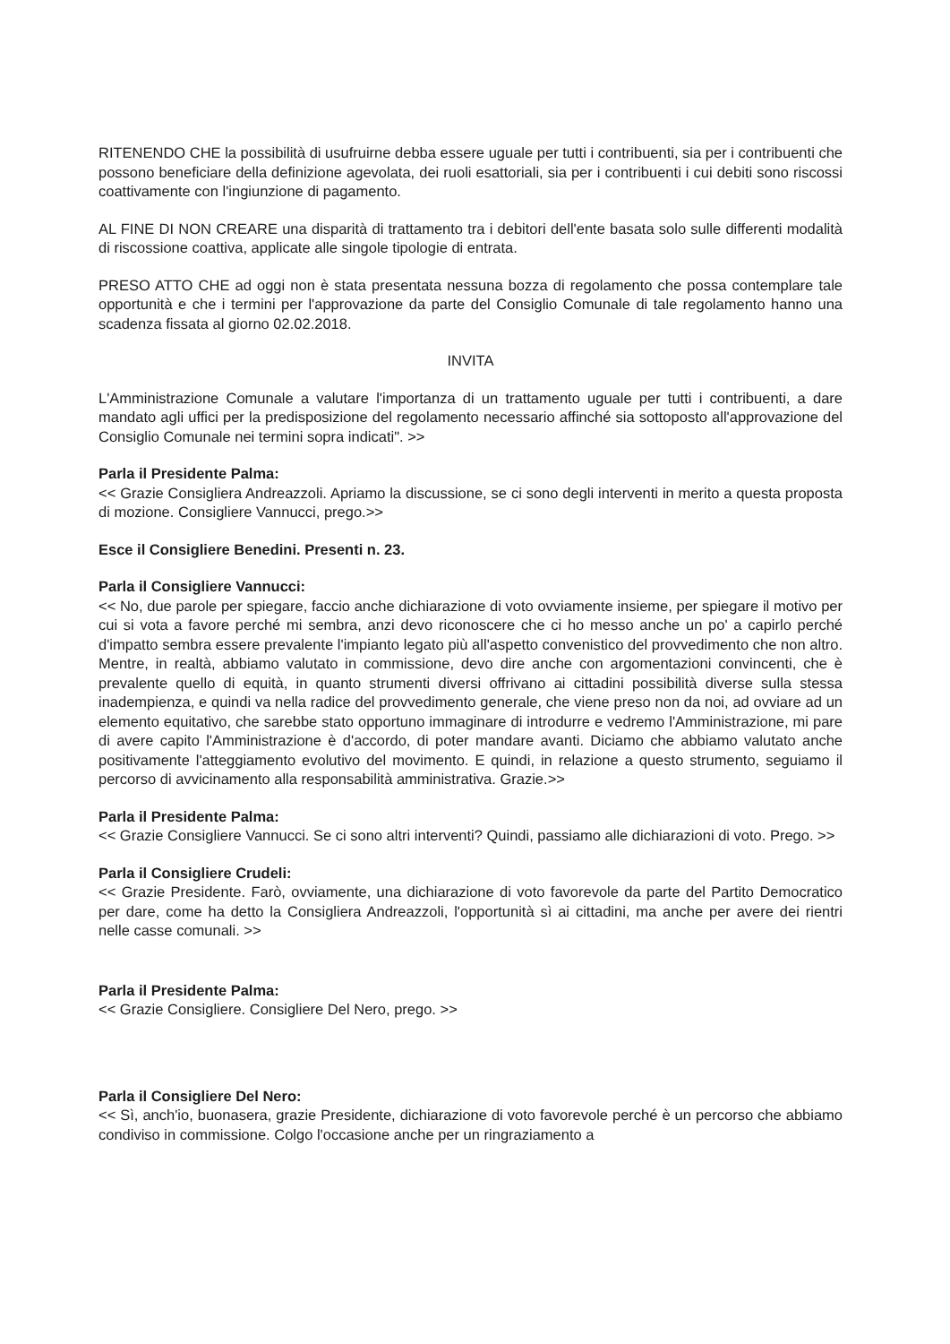RITENENDO CHE la possibilità di usufruirne debba essere uguale per tutti i contribuenti, sia per i contribuenti che possono beneficiare della definizione agevolata, dei ruoli esattoriali, sia per i contribuenti i cui debiti sono riscossi coattivamente con l'ingiunzione di pagamento.
AL FINE DI NON CREARE una disparità di trattamento tra i debitori dell'ente basata solo sulle differenti modalità di riscossione coattiva, applicate alle singole tipologie di entrata.
PRESO ATTO CHE ad oggi non è stata presentata nessuna bozza di regolamento che possa contemplare tale opportunità e che i termini per l'approvazione da parte del Consiglio Comunale di tale regolamento hanno una scadenza fissata al giorno 02.02.2018.
INVITA
L'Amministrazione Comunale a valutare l'importanza di un trattamento uguale per tutti i contribuenti, a dare mandato agli uffici per la predisposizione del regolamento necessario affinché sia sottoposto all'approvazione del Consiglio Comunale nei termini sopra indicati". >>
Parla il Presidente Palma:
<< Grazie Consigliera Andreazzoli. Apriamo la discussione, se ci sono degli interventi in merito a questa proposta di mozione. Consigliere Vannucci, prego.>>
Esce il Consigliere Benedini. Presenti n. 23.
Parla il Consigliere Vannucci:
<< No, due parole per spiegare, faccio anche dichiarazione di voto ovviamente insieme, per spiegare il motivo per cui si vota a favore perché mi sembra, anzi devo riconoscere che ci ho messo anche un po' a capirlo perché d'impatto sembra essere prevalente l'impianto legato più all'aspetto convenistico del provvedimento che non altro. Mentre, in realtà, abbiamo valutato in commissione, devo dire anche con argomentazioni convincenti, che è prevalente quello di equità, in quanto strumenti diversi offrivano ai cittadini possibilità diverse sulla stessa inadempienza, e quindi va nella radice del provvedimento generale, che viene preso non da noi, ad ovviare ad un elemento equitativo, che sarebbe stato opportuno immaginare di introdurre e vedremo l'Amministrazione, mi pare di avere capito l'Amministrazione è d'accordo, di poter mandare avanti. Diciamo che abbiamo valutato anche positivamente l'atteggiamento evolutivo del movimento. E quindi, in relazione a questo strumento, seguiamo il percorso di avvicinamento alla responsabilità amministrativa. Grazie.>>
Parla il Presidente Palma:
<< Grazie Consigliere Vannucci. Se ci sono altri interventi? Quindi, passiamo alle dichiarazioni di voto. Prego. >>
Parla il Consigliere Crudeli:
<< Grazie Presidente. Farò, ovviamente, una dichiarazione di voto favorevole da parte del Partito Democratico per dare, come ha detto la Consigliera Andreazzoli, l'opportunità sì ai cittadini, ma anche per avere dei rientri nelle casse comunali. >>
Parla il Presidente Palma:
<< Grazie Consigliere. Consigliere Del Nero, prego. >>
Parla il Consigliere Del Nero:
<< Sì, anch'io, buonasera, grazie Presidente, dichiarazione di voto favorevole perché è un percorso che abbiamo condiviso in commissione. Colgo l'occasione anche per un ringraziamento a